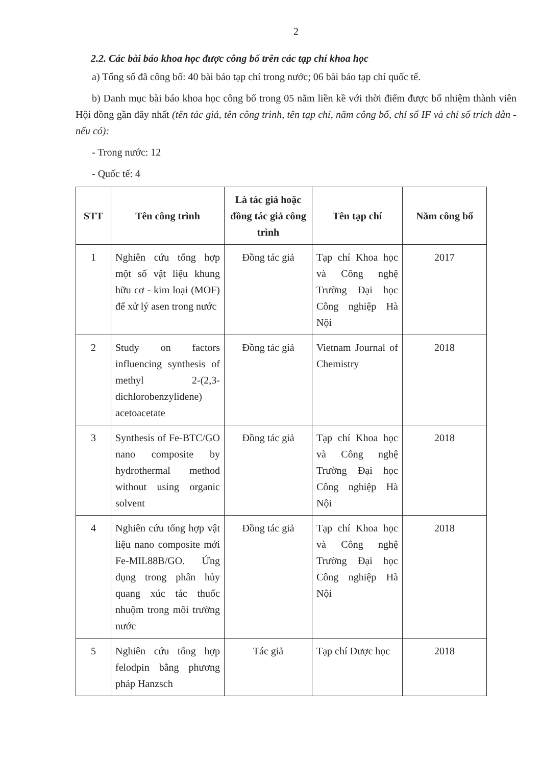2
2.2. Các bài báo khoa học được công bố trên các tạp chí khoa học
a) Tổng số đã công bố: 40 bài báo tạp chí trong nước; 06 bài báo tạp chí quốc tế.
b) Danh mục bài báo khoa học công bố trong 05 năm liền kề với thời điểm được bổ nhiệm thành viên Hội đồng gần đây nhất (tên tác giả, tên công trình, tên tạp chí, năm công bố, chỉ số IF và chỉ số trích dẫn - nếu có):
- Trong nước: 12
- Quốc tế: 4
| STT | Tên công trình | Là tác giả hoặc đồng tác giả công trình | Tên tạp chí | Năm công bố |
| --- | --- | --- | --- | --- |
| 1 | Nghiên cứu tổng hợp một số vật liệu khung hữu cơ - kim loại (MOF) để xử lý asen trong nước | Đồng tác giả | Tạp chí Khoa học và Công nghệ Trường Đại học Công nghiệp Hà Nội | 2017 |
| 2 | Study on factors influencing synthesis of methyl 2-(2,3-dichlorobenzylidene) acetoacetate | Đồng tác giả | Vietnam Journal of Chemistry | 2018 |
| 3 | Synthesis of Fe-BTC/GO nano composite by hydrothermal method without using organic solvent | Đồng tác giả | Tạp chí Khoa học và Công nghệ Trường Đại học Công nghiệp Hà Nội | 2018 |
| 4 | Nghiên cứu tổng hợp vật liệu nano composite mới Fe-MIL88B/GO. Ứng dụng trong phân hủy quang xúc tác thuốc nhuộm trong môi trường nước | Đồng tác giả | Tạp chí Khoa học và Công nghệ Trường Đại học Công nghiệp Hà Nội | 2018 |
| 5 | Nghiên cứu tổng hợp felodpin bằng phương pháp Hanzsch | Tác giả | Tạp chí Dược học | 2018 |